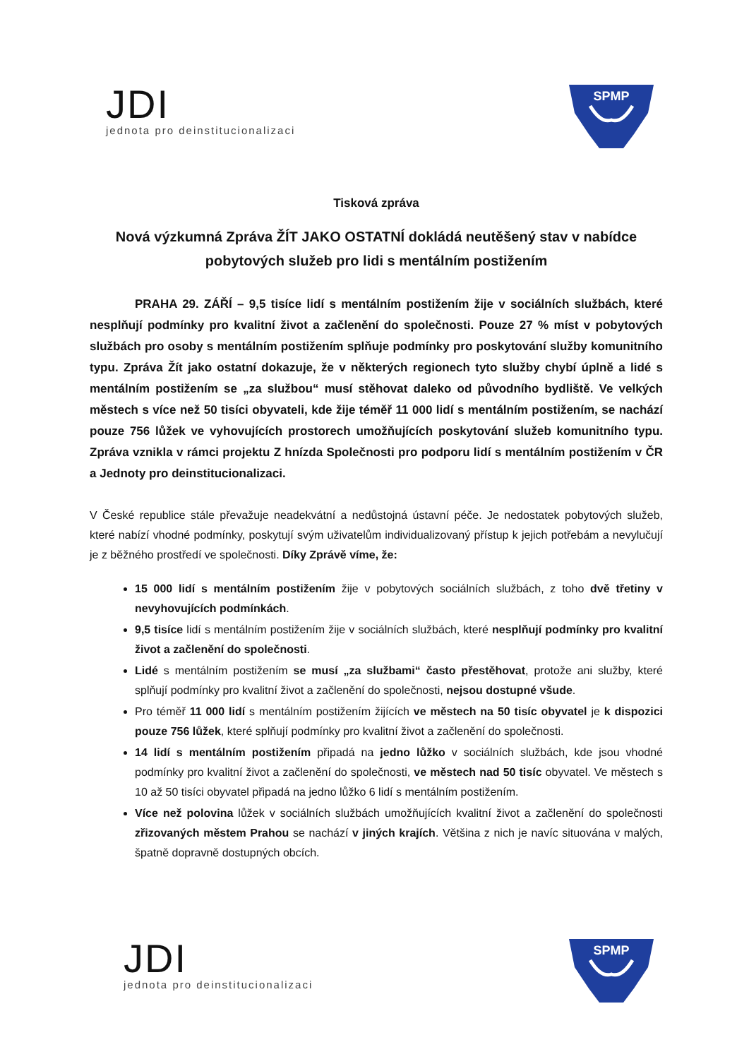JDI
jednota pro deinstitucionalizaci
SPMP
Tisková zpráva
Nová výzkumná Zpráva ŽÍT JAKO OSTATNÍ dokládá neutěšený stav v nabídce pobytových služeb pro lidi s mentálním postižením
PRAHA 29. ZÁŘÍ – 9,5 tisíce lidí s mentálním postižením žije v sociálních službách, které nesplňují podmínky pro kvalitní život a začlenění do společnosti. Pouze 27 % míst v pobytových službách pro osoby s mentálním postižením splňuje podmínky pro poskytování služby komunitního typu. Zpráva Žít jako ostatní dokazuje, že v některých regionech tyto služby chybí úplně a lidé s mentálním postižením se „za službou“ musí stěhovat daleko od původního bydliště. Ve velkých městech s více než 50 tisíci obyvateli, kde žije téměř 11 000 lidí s mentálním postižením, se nachází pouze 756 lůžek ve vyhovujících prostorech umožňujících poskytování služeb komunitního typu. Zpráva vznikla v rámci projektu Z hnízda Společnosti pro podporu lidí s mentálním postižením v ČR a Jednoty pro deinstitucionalizaci.
V České republice stále převažuje neadekvátní a nedůstojná ústavní péče. Je nedostatek pobytových služeb, které nabízí vhodné podmínky, poskytují svým uživatelům individualizovaný přístup k jejich potřebám a nevylučují je z běžného prostředí ve společnosti. Díky Zprávě víme, že:
15 000 lidí s mentálním postižením žije v pobytových sociálních službách, z toho dvě třetiny v nevyhovujících podmínkách.
9,5 tisíce lidí s mentálním postižením žije v sociálních službách, které nesplňují podmínky pro kvalitní život a začlenění do společnosti.
Lidé s mentálním postižením se musí „za službami“ často přestěhovat, protože ani služby, které splňují podmínky pro kvalitní život a začlenění do společnosti, nejsou dostupné všude.
Pro téměř 11 000 lidí s mentálním postižením žijících ve městech na 50 tisíc obyvatel je k dispozici pouze 756 lůžek, které splňují podmínky pro kvalitní život a začlenění do společnosti.
14 lidí s mentálním postižením připadá na jedno lůžko v sociálních službách, kde jsou vhodné podmínky pro kvalitní život a začlenění do společnosti, ve městech nad 50 tisíc obyvatel. Ve městech s 10 až 50 tisíci obyvatel připadá na jedno lůžko 6 lidí s mentálním postižením.
Více než polovina lůžek v sociálních službách umožňujících kvalitní život a začlenění do společnosti zřizovaných městem Prahou se nachází v jiných krajích. Většina z nich je navíc situována v malých, špatně dopravně dostupných obcích.
JDI
jednota pro deinstitucionalizaci
SPMP